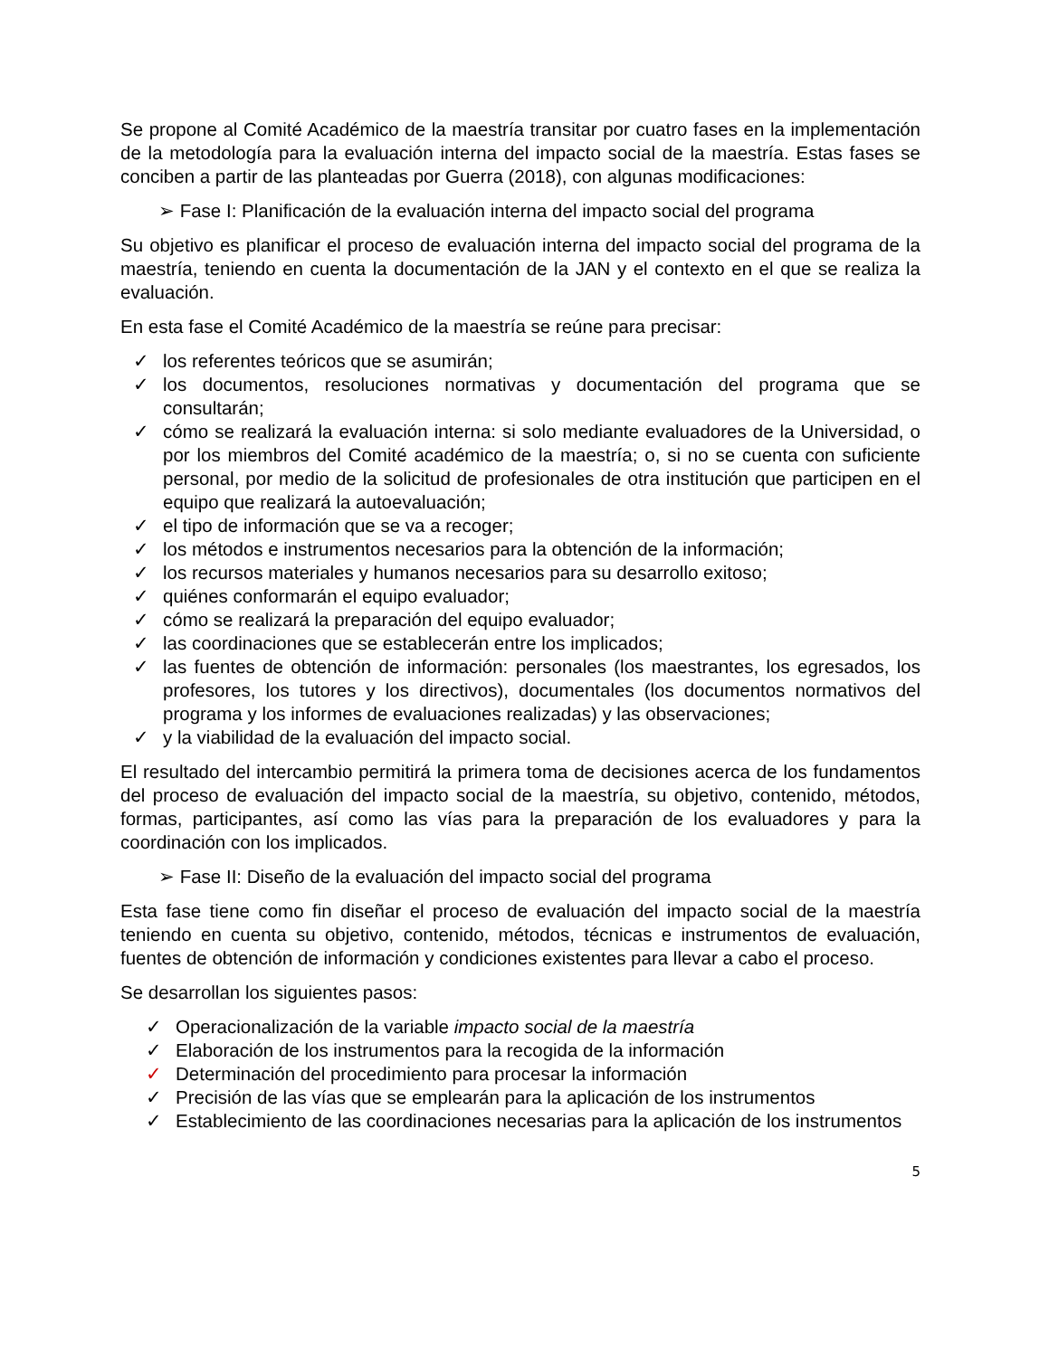Se propone al Comité Académico de la maestría transitar por cuatro fases en la implementación de la metodología para la evaluación interna del impacto social de la maestría. Estas fases se conciben a partir de las planteadas por Guerra (2018), con algunas modificaciones:
➢ Fase I: Planificación de la evaluación interna del impacto social del programa
Su objetivo es planificar el proceso de evaluación interna del impacto social del programa de la maestría, teniendo en cuenta la documentación de la JAN y el contexto en el que se realiza la evaluación.
En esta fase el Comité Académico de la maestría se reúne para precisar:
✓ los referentes teóricos que se asumirán;
✓ los documentos, resoluciones normativas y documentación del programa que se consultarán;
✓ cómo se realizará la evaluación interna: si solo mediante evaluadores de la Universidad, o por los miembros del Comité académico de la maestría; o, si no se cuenta con suficiente personal, por medio de la solicitud de profesionales de otra institución que participen en el equipo que realizará la autoevaluación;
✓ el tipo de información que se va a recoger;
✓ los métodos e instrumentos necesarios para la obtención de la información;
✓ los recursos materiales y humanos necesarios para su desarrollo exitoso;
✓ quiénes conformarán el equipo evaluador;
✓ cómo se realizará la preparación del equipo evaluador;
✓ las coordinaciones que se establecerán entre los implicados;
✓ las fuentes de obtención de información: personales (los maestrantes, los egresados, los profesores, los tutores y los directivos), documentales (los documentos normativos del programa y los informes de evaluaciones realizadas) y las observaciones;
✓ y la viabilidad de la evaluación del impacto social.
El resultado del intercambio permitirá la primera toma de decisiones acerca de los fundamentos del proceso de evaluación del impacto social de la maestría, su objetivo, contenido, métodos, formas, participantes, así como las vías para la preparación de los evaluadores y para la coordinación con los implicados.
➢ Fase II: Diseño de la evaluación del impacto social del programa
Esta fase tiene como fin diseñar el proceso de evaluación del impacto social de la maestría teniendo en cuenta su objetivo, contenido, métodos, técnicas e instrumentos de evaluación, fuentes de obtención de información y condiciones existentes para llevar a cabo el proceso.
Se desarrollan los siguientes pasos:
✓ Operacionalización de la variable impacto social de la maestría
✓ Elaboración de los instrumentos para la recogida de la información
✓ Determinación del procedimiento para procesar la información
✓ Precisión de las vías que se emplearán para la aplicación de los instrumentos
✓ Establecimiento de las coordinaciones necesarias para la aplicación de los instrumentos
5